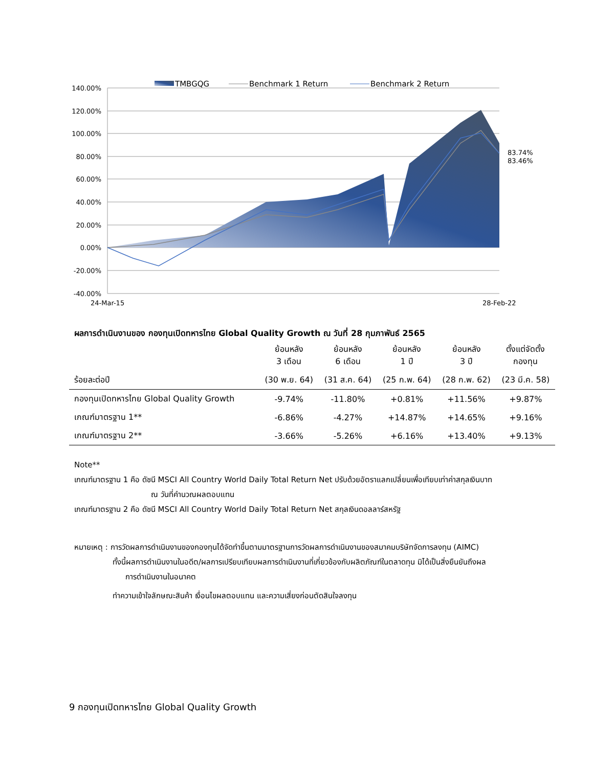140.00%
120.00%
100.00%
80.00%
60.00%
40.00%
20.00%
0.00%
-20.00%
-40.00%
24-Mar-15
28-Feb-22
83.74%
83.46%
TMBGQG
Benchmark 1 Return
Benchmark 2 Return
ผลการดำเนินงานของ กองทุนเปิดทหารไทย Global Quality Growth ณ วันที่ 28 กุมภาพันธ์ 2565
| | ย้อนหลัง 3 เดือน | ย้อนหลัง 6 เดือน | ย้อนหลัง 1 ปี | ย้อนหลัง 3 ปี | ตั้งแต่จัดตั้ง กองทุน |
| --- | --- | --- | --- | --- | --- |
| ร้อยละต่อปี | (30 พ.ย. 64) | (31 ส.ค. 64) | (25 ก.พ. 64) | (28 ก.พ. 62) | (23 มี.ค. 58) |
| กองทุนเปิดทหารไทย Global Quality Growth | -9.74% | -11.80% | +0.81% | +11.56% | +9.87% |
| เกณฑ์มาตรฐาน 1** | -6.86% | -4.27% | +14.87% | +14.65% | +9.16% |
| เกณฑ์มาตรฐาน 2** | -3.66% | -5.26% | +6.16% | +13.40% | +9.13% |
Note**
เกณฑ์มาตรฐาน 1 คือ ดัชนี MSCI All Country World Daily Total Return Net ปรับด้วยอัตราแลกเปลี่ยนเพื่อเทียบเท่าค่าสกุลเงินบาท
ณ วันที่คำนวณผลตอบแทน
เกณฑ์มาตรฐาน 2 คือ ดัชนี MSCI All Country World Daily Total Return Net สกุลเงินดอลลาร์สหรัฐ
หมายเหตุ : การวัดผลการดำเนินงานของกองทุนได้จัดทำขึ้นตามมาตรฐานการวัดผลการดำเนินงานของสมาคมบริษัทจัดการลงทุน (AIMC)
ทั้งนี้ผลการดำเนินงานในอดีต/ผลการเปรียบเทียบผลการดำเนินงานที่เกี่ยวข้องกับผลิตภัณฑ์ในตลาดทุน มิได้เป็นสิ่งยืนยันถึงผล
การดำเนินงานในอนาคต
ทำความเข้าใจลักษณะสินค้า เงื่อนไขผลตอบแทน และความเสี่ยงก่อนตัดสินใจลงทุน
9 กองทุนเปิดทหารไทย Global Quality Growth